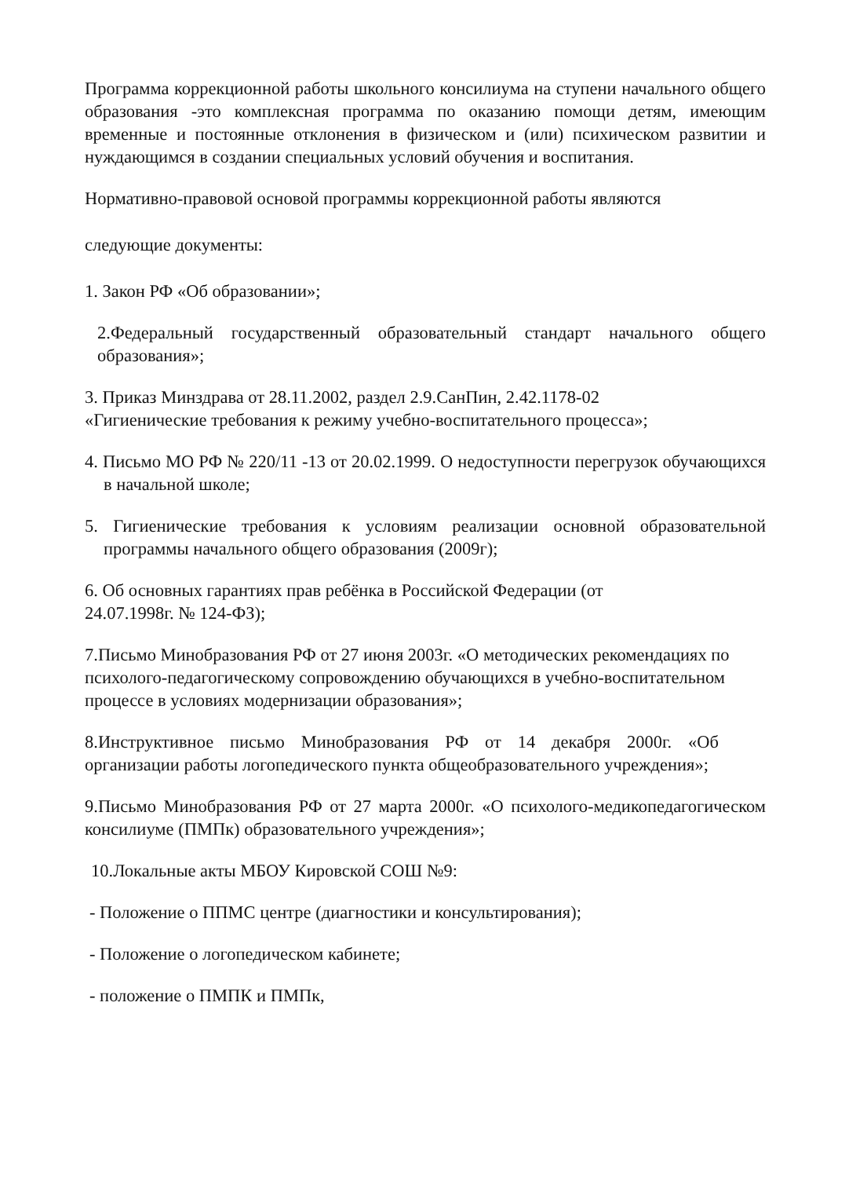Программа коррекционной работы школьного консилиума на ступени начального общего образования -это комплексная программа по оказанию помощи детям, имеющим временные и постоянные отклонения в физическом и (или) психическом развитии и нуждающимся в создании специальных условий обучения и воспитания.
Нормативно-правовой основой программы коррекционной работы являются
следующие документы:
1. Закон РФ «Об образовании»;
2.Федеральный государственный образовательный стандарт начального общего образования»;
3. Приказ Минздрава от 28.11.2002, раздел 2.9.СанПин, 2.42.1178-02
«Гигиенические требования к режиму учебно-воспитательного процесса»;
4. Письмо МО РФ № 220/11 -13 от 20.02.1999. О недоступности перегрузок обучающихся в начальной школе;
5. Гигиенические требования к условиям реализации основной образовательной программы начального общего образования (2009г);
6. Об основных гарантиях прав ребёнка в Российской Федерации (от
24.07.1998г. № 124-ФЗ);
7.Письмо Минобразования РФ от 27 июня 2003г. «О методических рекомендациях по психолого-педагогическому сопровождению обучающихся в учебно-воспитательном процессе в условиях модернизации образования»;
8.Инструктивное письмо Минобразования РФ от 14 декабря 2000г. «Об организации работы логопедического пункта общеобразовательного учреждения»;
9.Письмо Минобразования РФ от 27 марта 2000г. «О психолого-медикопедагогическом консилиуме (ПМПк) образовательного учреждения»;
10.Локальные акты МБОУ Кировской СОШ №9:
- Положение о ППМС центре (диагностики и консультирования);
- Положение о логопедическом кабинете;
- положение о ПМПК и ПМПк,